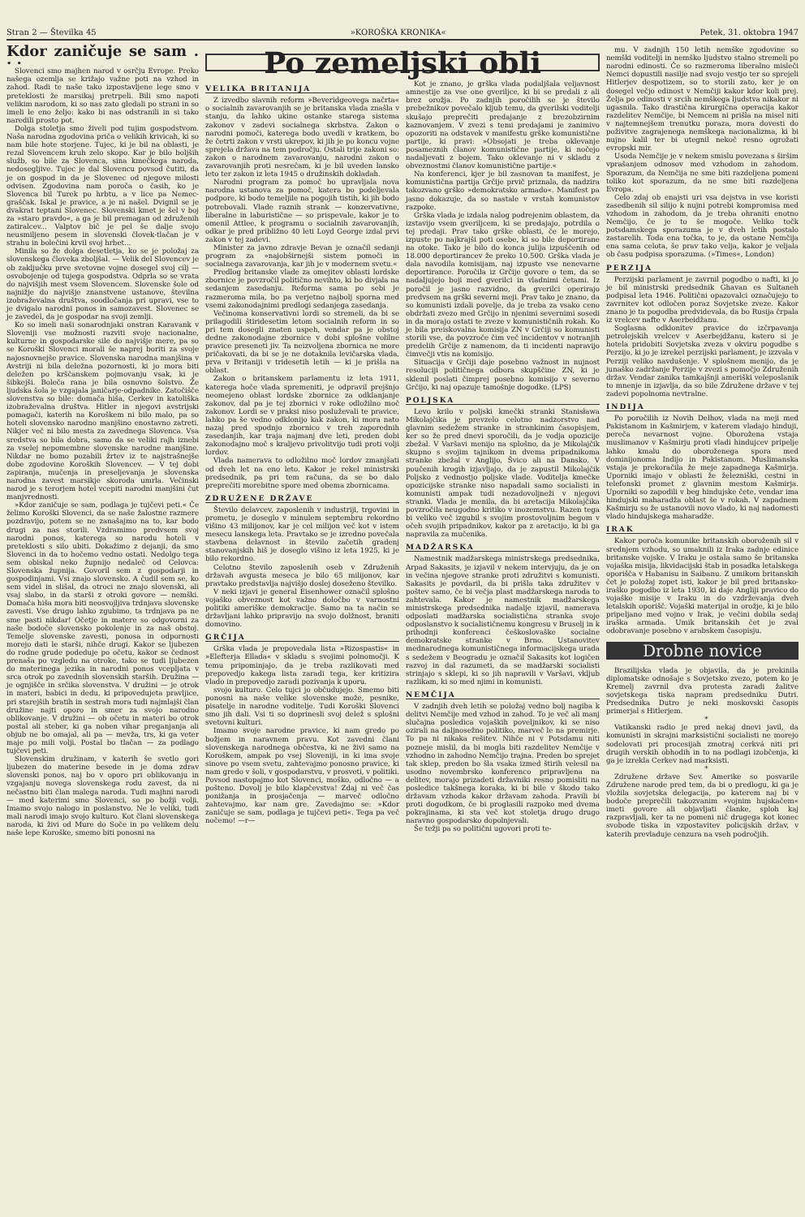Stran 2 — Številka 45 »KOROŠKA KRONIKA« Petek, 31. oktobra 1947
Kdor zaničuje se sam . . .
Slovenci smo majhen narod v osrčju Evrope. Preko našega ozemlja se križajo važne poti na vzhod in zahod. Radi te naše tako izpostavljene lege smo v preteklosti že marsikaj pretrpeli. Bili smo napoti velikim narodom, ki so nas zato gledali po strani in so imeli le eno željo: kako bi nas odstranili in si tako naredili prosto pot.
Dolga stoletja smo živeli pod tujim gospodstvom. Naša narodna zgodovina priča o velikih krivicah, ki so nam bile hote storjene. Tujec, ki je bil na oblasti, je rezal Slovencem kruh zelo skopo. Kar je bilo boljših služb, so bile za Slovenca, sina kmečkega naroda, nedoseglјive. Tujec je dal Slovencu povsod čutiti, da je on gospod in da je Slovenec od njegove milosti odvisen. Zgodovina nam poroča o časih, ko je Slovenca bil Turek po hrbtu, a v lice pa Nemec-graščak. Iskal je pravice, a je ni našel. Dvignil se je dvakrat teptani Slovenec. Slovenski kmet je šel v boj za »staro pravdo«, a ga je bil premagan od združenih zatiralcev... Valptov bič je pel še dalje svojo neusmiljeno pesem in slovenski človek-tlačan je v strahu in bolečini krvil svoj hrbet...
Minila so že dolga desetletja, ko se je položaj za slovenskega človeka zboljšal. — Velik del Slovencev je ob zaključku prve svetovne vojne dosegel svoj cilj — osvobojenje od tujega gospodstva. Odprla so se vrata do najvišjih mest vsem Slovencem. Slovenske šole od najnižje do najvišje znanstvene ustanove, številna izobraževalna društva, soodločanja pri upravi, vse to je dvigalo narodni ponos in samozavest. Slovenec se je zavedel, da je gospodar na svoji zemlji.
Ko so imeli naši sonarodnjaki onstran Karavank v Sloveniji vse možnosti razviti svoje nacionalne, kulturne in gospodarske sile do najvišje mere, pa so se Koroški Slovenci morali še naprej boriti za svoje najosnovnejše pravice. Slovenska narodna manjšina v Avstriji ni bila deležna pozornosti, ki jo mora biti deležen po krščanskem pojmovanju vsak, ki je šibkejši. Boleča rana je bila osnovno šolstvo. Že ljudska šola je vzgajala janičarje-odpadnike. Zatočišče slovenstva so bile: domača hiša, Cerkev in katoliška izobraževalna društva. Hitler in njegovi avstrijski pomagači, katerih na Koroškem ni bilo malo, pa so hoteli slovensko narodno manjšino enostavno zatreti. Nikjer več ni bilo mesta za zavednega Slovenca. Vsa sredstva so bila dobra, samo da se veliki rajh iznebi za vselej nepomembne slovenske narodne manjšine. Nikdar ne bomo pozabili žrtev iz te najstrašnejše dobe zgodovine Koroških Slovencev. — V tej dobi zapiranja, mučenja in preseljevanja je slovenska narodna zavest marsikje skoroda umrla. Večinski narod je s terorjem hotel vcepiti narodni manjšini čut manjvrednosti.
»Kdor zaničuje se sam, podlaga je tujčevi peti.« Če želimo Koroški Slovenci, da se naše žalostne razmere pozdravijo, potem se ne zanašajmo na to, kar bodo drugi za nas storili. Vzdramimo predvsem svoj narodni ponos, katerega so narodu hoteli v preteklosti s silo ubiti. Dokažimo z dejanji, da smo Slovenci in da to hočemo vedno ostati. Nedolgo tega sem obiskal neko župnijo nedaleč od Celovca: Slovenska župnija. Govoril sem z gospodarji in gospodinjami. Vsi znajo slovensko. A čudil sem se, ko sem videl in slišal, da otroci ne znajo slovenski, ali vsaj slabo, in da starši z otroki govore — nemški. Domača hiša mora biti neosvojljiva trdnjava slovenske zavesti. Vse drugo lahko zgubimo, ta trdnjava pa ne sme pasti nikdar! Očetje in matere so odgovorni za naše bodoče slovensko pokolenje in za naš obstoj. Temelje slovenske zavesti, ponosa in odpornosti morejo dati le starši, nihče drugi. Kakor se ljubezen do rodne grude podeduje po očetu, kakor se čednost prenaša po vzgledu na otroke, tako se tudi ljubezen do materinega jezika in narodni ponos vcepljata v srca otrok po zavednih slovenskih starših. Družina — je ognjišče in srčika slovenstva. V družini — je otrok in materi, babici in dedu, ki pripovedujeta pravljice, pri starejših bratih in sestrah mora tudi najmlajši član družine najti oporo in smer za svojo narodno oblikovanje. V družini — ob očetu in materi bo otrok postal ali steber, ki ga noben vihar preganjanja ali objub ne bo omajal, ali pa — mevža, trs, ki ga veter maje po mili volji. Postal bo tlačan — za podlago tujčevi peti.
Slovenskim družinam, v katerih še svetlo gori ljubezen do materine besede in je doma zdrav slovenski ponos, naj bo v oporo pri oblikovanju in vzgajanju novega slovenskega rodu zavest, da ni nečastno biti član malega naroda. Tudi majhni narodi — med katerimi smo Slovenci, so po božji volji. Imamo svojo nalogo in poslanstvo. Ne le veliki, tudi mali narodi imajo svojo kulturo. Kot člani slovenskega naroda, ki živi od Mure do Soče in po velikem delu naše lepe Koroške, smemo biti ponosni na
Po zemeljski obli
VELIKA BRITANIJA
Z izvedbo slavnih reform »Beveridgeovega načrta« o socialnih zavarovanjih se je britanska vlada znašla v stanju, da lahko ukine ostanke starega sistema zakonov v zadevi socialnega skrbstva. Zakon o narodni pomoči, katerega bodo uvedli v kratkem, bo že četrti zakon v vrsti ukrepov, ki jih je po koncu vojne sprejela država na tem področju. Ostali trije zakoni so: zakon o narodnem zavarovanju, narodni zakon o zavarovanjih proti nesrečam, ki je bil uveden lansko leto ter zakon iz leta 1945 o družinskih dokladah.
Narodni program za pomoč bo upravljala nova narodna ustanova za pomoč, katera bo podeljevala podpore, ki bodo temeljile na pogojih tistih, ki jih bodo potrebovali. Vlade raznih strank — konzervativne, liberalne in laburistične — so prispevale, kakor je to omenil Attlee, k programu o socialnih zavarovanjih, odkar je pred približno 40 leti Loyd George izdal prvi zakon v tej zadevi.
Minister za javno zdravje Bevan je označil sedanji program za »najobširnejši sistem pomoči in socialnega zavarovanja, kar jih je v modernem svetu.«
Predlog britanske vlade za omejitev oblasti lordske zbornice je povzročil politično nevihto, ki bo divjala na sedanjem zasedanju. Reforma sama po sebi je razmeroma mila, bo pa verjetno najbolj sporna med vsemi zakonodajnimi predlogi sedanjega zasedanja.
Večinoma konservativni lordi so stremeli, da bi se prilagodili štiridesetim letom socialnih reform in so pri tem dosegli znaten uspeh, vendar pa je obstoj dedne zakonodajne zbornice v dobi splošne volilne pravice preseneti jiv. Ta neizvoljena zbornica ne more pričakovati, da bi se je ne dotaknila levičarska vlada, prva v Britaniji v tridesetih letih — ki je prišla na oblast.
Zakon o britanskem parlamentu iz leta 1911, katerega hoče vlada spremeniti, je odpravil prejšnjo neomejeno oblast lordske zbornice za odklanjanje zakonov, dal pa je tej zbornici v roke odložilno moč zakonov. Lordi se v praksi niso posluževali te pravice, lahko pa še vedno odklonijo kak zakon, ki mora nato nazaj pred spodnjo zbornico v treh zaporednih zasedanjih, kar traja najmanj dve leti, preden dobi zakonodajno moč s kraljevo privolitvijo tudi proti volji lordov.
Vlada namerava to odložilno moč lordov zmanjšati od dveh let na eno leto. Kakor je rekel ministrski predsednik, pa pri tem računa, da se bo dalo preprečiti morebitne spore med obema zbornicama.
ZDRUŽENE DRŽAVE
Število delavcev, zaposlenih v industriji, trgovini in prometu, je doseglo v minulem septembru rekordno višino 43 milijonov, kar je cel milijon več kot v istem mesecu lanskega leta. Pravtako se je izredno povečala stavbena delavnost in število začetih gradenj stanovanjskih hiš je doseglo višino iz leta 1925, ki je bilo rekordno.
Celotno število zaposlenih oseb v Združenih državah avgusta meseca je bilo 65 milijonov, kar pravtako predstavlja najvišjo doslej doseženo številko.
V neki izjavi je general Eisenhower označil splošno vojaško obveznost kot važno določbo v varnostni politiki ameriške demokracije. Samo na ta način se državljani lahko pripravijo na svojo dolžnost, braniti domovino.
GRČIJA
Grška vlada je prepovedala lista »Rizospastis« in »Elefterja Ellada« v skladu s svojimi polnomočji. K temu pripominjajo, da je treba razlikovati med prepovedjo kakega lista zaradi tega, ker kritizira vlado in prepovedjo zaradi pozivanja k uporu.
Kot je znano, je grška vlada podaljšala veljavnost amnestije za vse one gveriljce, ki bi se predali z ali brez orožja. Po zadnjih poročilih se je število prebežnikov povečalo kljub temu, da gverilski voditelji skušajo preprečiti predajanje z brezobzirnim kaznovanjem. V zvezi s temi predajami je zanimivo opozoriti na odstavek v manifestu grške komunistične partije, ki pravi: »Obsojati je treba oklevanje posameznih članov komunistične partije, ki nočejo nadaljevati z bojem. Tako oklevanje ni v skladu z obveznostmi članov komunistične partije.«
Na konferenci, kjer je bil zasnovan ta manifest, je komunistična partija Grčije prvič priznala, da nadzira takozvano grško »demokratsko armado«. Manifest pa jasno dokazuje, da so nastale v vrstah komunistov razpoke.
Grška vlada je izdala nalog podrejenim oblastem, da izstavijo vsem gveriljcem, ki se predajajo, potrdila o tej predaji. Prav tako grške oblasti, če le morejo, izpuste po najkrajši poti osebe, ki so bile deportirane na otoke. Tako je bilo do konca julija izpuščenih od 18.000 deportirancev že preko 10.500. Grška vlada je dala navodila komisijam, naj izpuste vse nenevarne deportirance. Poročila iz Grčije govore o tem, da se nadaljujejo boji med gverilci in vladnimi četami. Iz poročil je jasno razvidno, da gverilci operirajo predvsem na grški severni meji. Prav tako je znano, da so komunisti izdali povelje, da je treba za vsako ceno obdržati zvezo med Grčijo in njenimi severnimi sosedi in da morajo ostati te zveze v komunističnih rokah. Ko je bila preiskovalna komisija ZN v Grčiji so komunisti storili vse, da povzroče čim več incidentov v notranjih predelih Grčije z namenom, da ti incidenti napravijo čimvečji vtis na komisijo.
Situacija v Grčiji daje posebno važnost in nujnost resoluciji političnega odbora skupščine ZN, ki je sklenil poslati čimprej posebno komisijo v severno Grčijo, ki naj opazuje tamošnje dogodke. (LPS)
POLJSKA
Levo krilo v poljski kmečki stranki Stanisława Mikolajčika je prevzelo celotno nadzorstvo nad glavnim sedežem stranke in strankinim časopisjem, ker so že pred dnevi sporočili, da je vodja opozicije zbežal. V Varšavi menijo na splošno, da je Mikolajčik skupno s svojim tajnikom in dvema pripadnikoma stranke zbežal v Anglijo, Švico ali na Dansko. V poučenih krogih izjavljajo, da je zapustil Mikolajčik Poljsko z vednostjo poljske vlade. Voditelja kmečke opozicijske stranke niso napadali samo socialisti in komunisti ampak tudi nezadovoljneži v njegovi stranki. Vlada je menila, da bi aretacija Mikolajčika povzročila neugodno kritiko v inozemstvu. Razen tega bi veliko več izgubil s svojim prostovoljnim begom v očeh svojih pripadnikov, kakor pa z aretacijo, ki bi ga napravila za mučenika.
MADŽARSKA
Namestnik madžarskega ministrskega predsednika, Arpad Sakasits, je izjavil v nekem intervjuju, da je on in večina njegove stranke proti združitvi s komunisti. Sakasits je povdaril, da bi prišla taka združitev v poštev samo, če bi večja plast madžarskega naroda to zahtevala. Kakor je namestnik madžarskega ministrskega predsednika nadalje izjavil, namerava odposlati madžarska socialistična stranka svoje odposlanstvo k socialističnemu kongresu v Bruselj in k prihodnji konferenci češkoslovaške socialne demokratske stranke v Brno. Ustanovitev mednarodnega komunističnega informacijskega urada s sedežem v Beogradu je označil Sakasits kot logičen razvoj in dal razumeti, da se madžarski socialisti strinjajo s sklepi, ki so jih napravili v Varšavi, vkljub razlikam, ki so med njimi in komunisti.
svojo kulturo. Celo tujci jo občudujejo. Smemo biti ponosni na naše velike slovenske može, pesnike, pisatelje in narodne voditelje. Tudi Koroški Slovenci smo jih dali. Vsi ti so doprinesli svoj delež s splošni svetovni kulturi.
Imamo svoje narodne pravice, ki nam gredo po božjem in naravnem pravu. Kot zavedni člani slovenskega narodnega občestva, ki ne živi samo na Koroškem, ampak po vsej Sloveniji, in ki ima svoje sinove po vsem svetu, zahtevajmo ponosno pravice, ki nam gredo v šoli, v gospodarstvu, v prosveti, v politiki. Povsod nastopajmo kot Slovenci, moško, odločno — a pošteno. Dovolj je bilo klapčevstva! Zdaj ni več čas ponižanja in prosjačenja — marveč odločno zahtevajmo, kar nam gre. Zavedajmo se: »Kdor zaničuje se sam, podlaga je tujčevi peti«. Tega pa več nočemo! —r—
NEMČIJA
V zadnjih dveh letih se položaj vedno bolj nagiba k delitvi Nemčije med vzhod in zahod. To je več ali manj slučajna posledica vojaških poveljnikov, ki se niso ozirali na daljnosežno politiko, marveč le na premirje. To pa ni nikaka rešitev. Nihče ni v Potsdamu niti pozneje mislil, da bi mogla biti razdelitev Nemčije v vzhodno in zahodno Nemčijo trajna. Preden bo sprejet tak sklep, preden bo šla vsaka izmed štirih velesil na usodno novembrsko konferenco pripravljena na delitev, morajo prizadeti državniki resno pomisliti na posledice takšnega koraka, ki bi bile v škodo tako državam vzhoda kakor državam zahoda. Pravili bi proti dogodkom, če bi proglasili razpoko med dvema pokrajinama, ki sta več kot stoletja drugo drugo naravno gospodarsko dopolnjevali.
Še težji pa so politični ugovori proti te-
mu. V zadnjih 150 letih nemške zgodovine so nemški voditelji in nemško ljudstvo stalno stremeli po narodni edinosti. Če so razmeroma liberalno misleči Nemci dopustili nasilje nad svojo vestjo ter so sprejeli Hitlerjev despotizem, so to storili zato, ker je on dosegel večjo edinost v Nemčiji kakor kdor koli prej. Želja po edinosti v srcih nemškega ljudstva nikakor ni ugasnila. Tako drastična kirurgična operacija kakor razdelitev Nemčije, bi Nemcem ni prišla na misel niti v najtemnejšem trenutku poraza, mora dovesti do poživitve zagrajenega nemškega nacionalizma, ki bi nujno kalil ter bi utegnil nekoč resno ogrožati evropski mir.
Usoda Nemčije je v nekem smislu povezana s širšim vprašanjem odnosov med vzhodom in zahodom. Sporazum, da Nemčija ne sme biti razdeljena pomeni toliko kot sporazum, da ne sme biti razdeljena Evropa.
Celo zdaj ob enajsti uri vsa dejstva in vse koristi zasedbenih sil silijo k nujni potrebi kompromisa med vzhodom in zahodom, da je treba ohraniti enotno Nemčijo, če je to še mogoče. Veliko točk potsdamskega sporazuma je v dveh letih postalo zastarelih. Toda ena točka, to je, da ostane Nemčija ena sama celota, še prav tako velja, kakor je veljala ob času podpisa sporazuma. (»Times«, London)
PERZIJA
Perzijski parlament je zavrnil pogodbo o nafti, ki jo je bil ministrski predsednik Ghavan es Sultaneh podpisal leta 1946. Politični opazovalci označujejo to zavrnitev kot odločen poraz Sovjetske zveze. Kakor znano je ta pogodba predvidevala, da bo Rusija črpala iz vrelcev nafte v Aserbeidžanu.
Soglasna odklonitev pravice do izčrpavanja petrolejskih vrelcev v Aserbejdžanu, katero si je hotela pridobiti Sovjetska zveza v okviru pogodbe s Perzijo, ki jo je izrekel perzijski parlament, je izzvala v Perziji veliko navdušenje. V splošnem menijo, da je junaško zadržanje Perzije v zvezi s pomočjo Združenih držav. Vendar zanika tamkajšnji ameriški veleposlanik to mnenje in izjavlja, da so bile Združene države v tej zadevi popolnoma nevtralne.
INDIJA
Po poročilih iz Novih Delhov, vlada na meji med Pakistanom in Kašmirjem, v katerem vladajo hinduji, pereča nevarnost vojne. Oborožena vstaja muslimanov v Kašmirju proti vladi hindujcev pripelje lahko kmalu do oboroženega spora med dominijonoma Indijo in Pakistanom. Muslimanska vstaja je prekoračila že meje zapadnega Kašmirja. Uporniki imajo v oblasti že železniški, cestni in telefonski promet z glavnim mestom Kašmirja. Uporniki so zapodili v beg hindujske čete, vendar ima hindujski maharadža oblast še v rokah. V zapadnem Kašmirju so že ustanovili novo vlado, ki naj nadomesti vlado hindujskega maharadže.
IRAK
Kakor poroča komunike britanskih oboroženih sil v srednjem vzhodu, so umaknili iz Iraka zadnje edinice britanske vojske. V Iraku je ostala samo še britanska vojaška misija, likvidacijski štab in posadka letalskega oporišča v Habanisu in Saibanu. Z umikom britanskih čet je položaj zopet isti, kakor je bil pred britansko-iraško pogodbo iz leta 1930, ki daje Angliji pravico do vojaške misije v Iraku in do vzdrževanja dveh letalskih oporišč. Vojaški materijal in orožje, ki je bilo pripeljano med vojno v Irak, je večini dobila sedaj iraška armada. Umik britanskih čet je zval odobravanje posebno v arabskem časopisju.
Drobne novice
Brazilijska vlada je objavila, da je prekinila diplomatske odnošaje s Sovjetsko zvezo, potem ko je Kremelj zavrnil dva protesta zaradi žalitve sovjetskega tiska napram predsedniku Dutri. Predsednika Dutro je neki moskovski časopis primerjal s Hitlerjem.
*
Vatikanski radio je pred nekaj dnevi javil, da komunisti in skrajni marksistični socialisti ne morejo sodelovati pri procesijah zmotraj cerkvá niti pri drugih verskih obhodih in to na podlagi izobčenja, ki ga je izrekla Cerkev nad marksisti.
*
Združene države Sev. Amerike so posvarile Združene narode pred tem, da bi o predlogu, ki ga je vložila sovjetska delegacija, po katerem naj bi v bodoče preprečili takozvanim »vojnim hujskačem« imeti govore ali objavljati članke, sploh kaj razpravljali, ker ta ne pomeni nič drugega kot konec svobode tiska in vzpostavitev policijskih držav, v katerih prevladuje cenzura na vseh področjih.